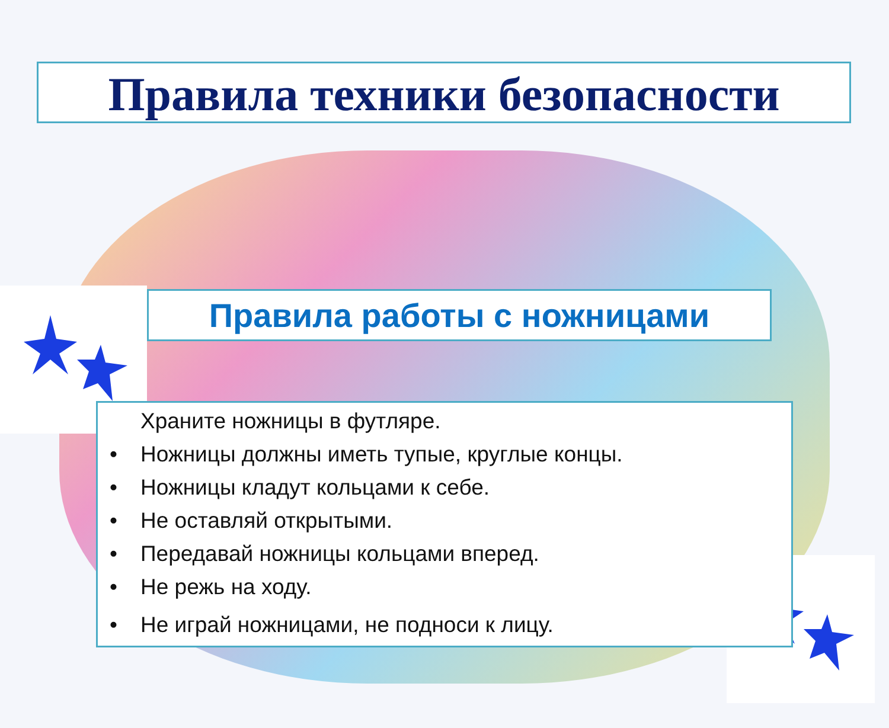Правила техники безопасности
Правила работы с ножницами
Храните ножницы в футляре.
• Ножницы должны иметь тупые, круглые концы.
• Ножницы кладут кольцами к себе.
• Не оставляй открытыми.
• Передавай ножницы кольцами вперед.
• Не режь на ходу.
• Не играй ножницами, не подноси к лицу.